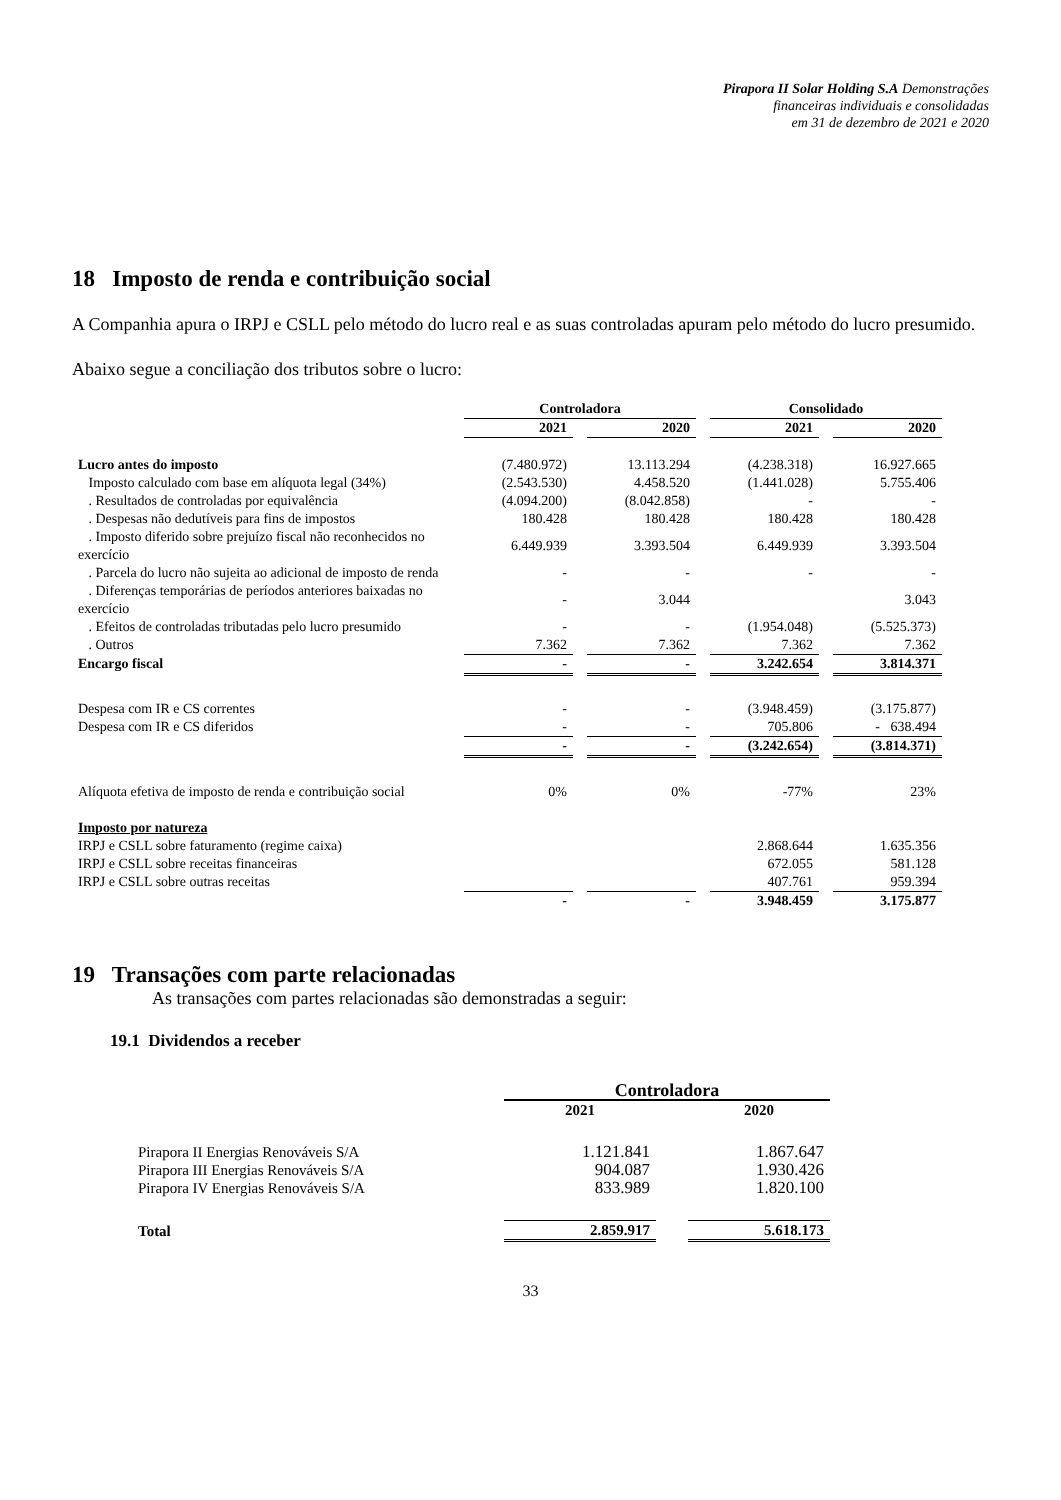Pirapora II Solar Holding S.A Demonstrações
financeiras individuais e consolidadas
em 31 de dezembro de 2021 e 2020
18 Imposto de renda e contribuição social
A Companhia apura o IRPJ e CSLL pelo método do lucro real e as suas controladas apuram pelo método do lucro presumido.
Abaixo segue a conciliação dos tributos sobre o lucro:
| | Controladora | | | | Consolidado | | |
| | 2021 | | 2020 | | 2021 | | 2020 |
| Lucro antes do imposto | (7.480.972) | | 13.113.294 | | (4.238.318) | | 16.927.665 |
| Imposto calculado com base em alíquota legal (34%) | (2.543.530) | | 4.458.520 | | (1.441.028) | | 5.755.406 |
| . Resultados de controladas por equivalência | (4.094.200) | | (8.042.858) | | - | | - |
| . Despesas não dedutíveis para fins de impostos | 180.428 | | 180.428 | | 180.428 | | 180.428 |
| . Imposto diferido sobre prejuízo fiscal não reconhecidos no exercício | 6.449.939 | | 3.393.504 | | 6.449.939 | | 3.393.504 |
| . Parcela do lucro não sujeita ao adicional de imposto de renda | - | | - | | - | | - |
| . Diferenças temporárias de períodos anteriores baixadas no exercício | - | | 3.044 | | | | 3.043 |
| . Efeitos de controladas tributadas pelo lucro presumido | - | | - | | (1.954.048) | | (5.525.373) |
| . Outros | 7.362 | | 7.362 | | 7.362 | | 7.362 |
| Encargo fiscal | - | | - | | 3.242.654 | | 3.814.371 |
| Despesa com IR e CS correntes | - | | - | | (3.948.459) | | (3.175.877) |
| Despesa com IR e CS diferidos | - | | - | | 705.806 | | - 638.494 |
| | - | | - | | (3.242.654) | | (3.814.371) |
| Alíquota efetiva de imposto de renda e contribuição social | 0% | | 0% | | -77% | | 23% |
| Imposto por natureza | | | | | | | |
| IRPJ e CSLL sobre faturamento (regime caixa) | | | | | 2.868.644 | | 1.635.356 |
| IRPJ e CSLL sobre receitas financeiras | | | | | 672.055 | | 581.128 |
| IRPJ e CSLL sobre outras receitas | | | | | 407.761 | | 959.394 |
| | - | | - | | 3.948.459 | | 3.175.877 |
19 Transações com parte relacionadas
As transações com partes relacionadas são demonstradas a seguir:
19.1 Dividendos a receber
| | Controladora | | |
| | 2021 | | 2020 |
| Pirapora II Energias Renováveis S/A | 1.121.841 | | 1.867.647 |
| Pirapora III Energias Renováveis S/A | 904.087 | | 1.930.426 |
| Pirapora IV Energias Renováveis S/A | 833.989 | | 1.820.100 |
| Total | 2.859.917 | | 5.618.173 |
33